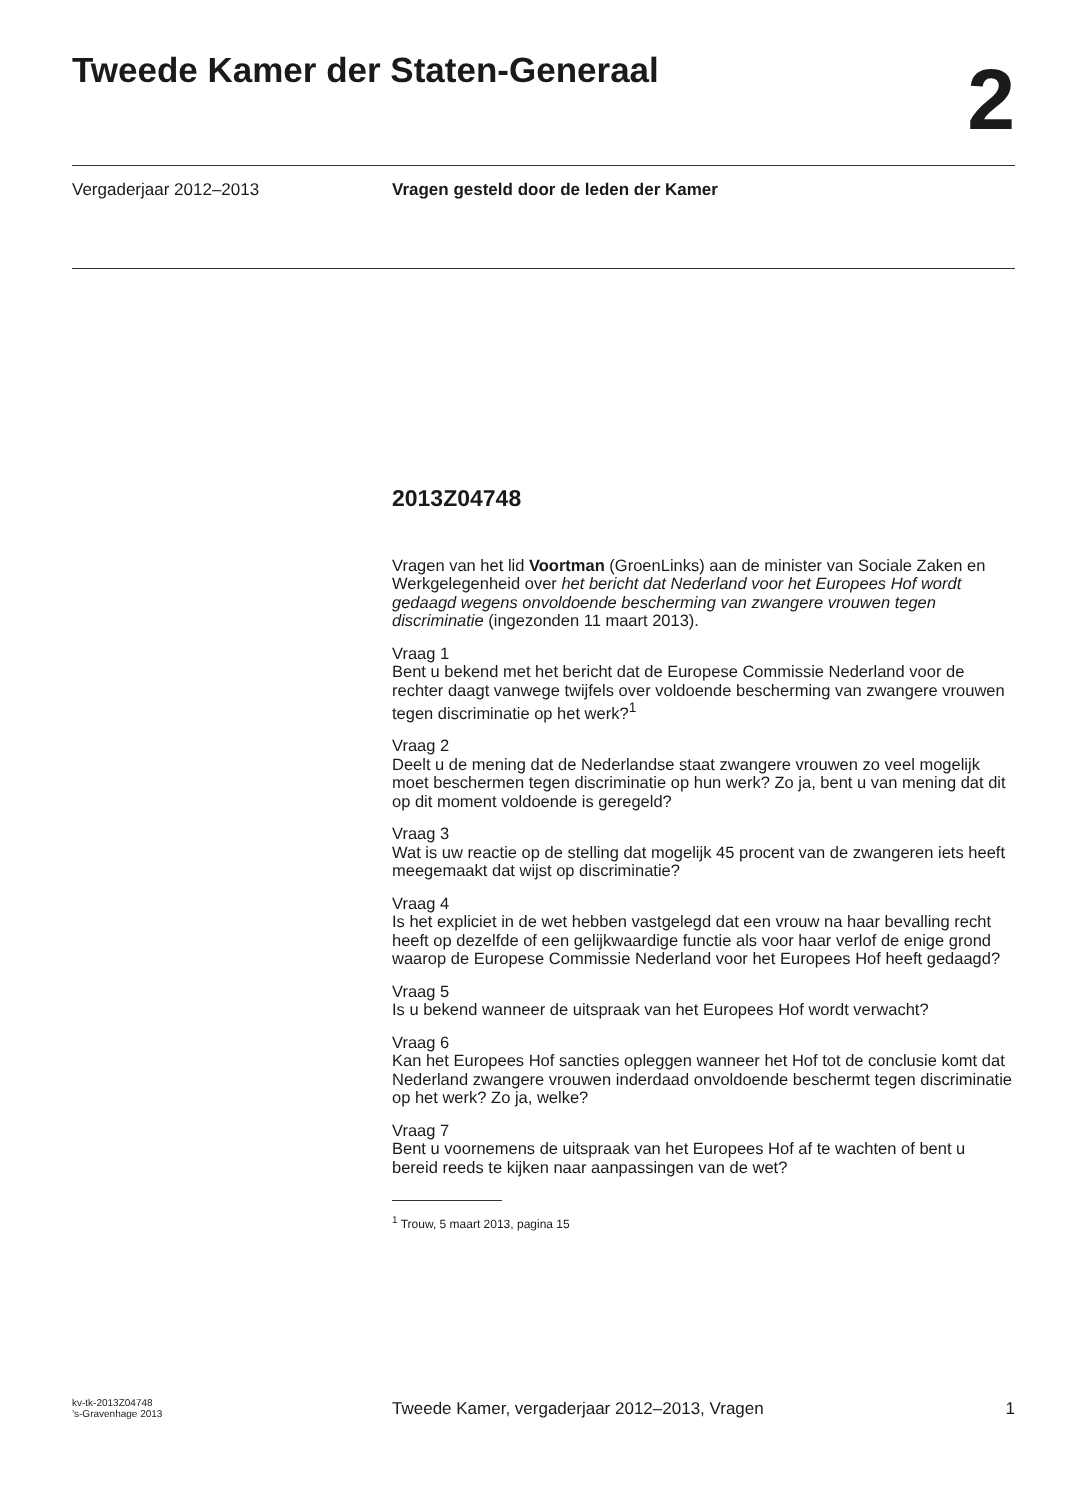Tweede Kamer der Staten-Generaal
2
Vergaderjaar 2012–2013 Vragen gesteld door de leden der Kamer
2013Z04748
Vragen van het lid Voortman (GroenLinks) aan de minister van Sociale Zaken en Werkgelegenheid over het bericht dat Nederland voor het Europees Hof wordt gedaagd wegens onvoldoende bescherming van zwangere vrouwen tegen discriminatie (ingezonden 11 maart 2013).
Vraag 1
Bent u bekend met het bericht dat de Europese Commissie Nederland voor de rechter daagt vanwege twijfels over voldoende bescherming van zwangere vrouwen tegen discriminatie op het werk?<sup>1</sup>
Vraag 2
Deelt u de mening dat de Nederlandse staat zwangere vrouwen zo veel mogelijk moet beschermen tegen discriminatie op hun werk? Zo ja, bent u van mening dat dit op dit moment voldoende is geregeld?
Vraag 3
Wat is uw reactie op de stelling dat mogelijk 45 procent van de zwangeren iets heeft meegemaakt dat wijst op discriminatie?
Vraag 4
Is het expliciet in de wet hebben vastgelegd dat een vrouw na haar bevalling recht heeft op dezelfde of een gelijkwaardige functie als voor haar verlof de enige grond waarop de Europese Commissie Nederland voor het Europees Hof heeft gedaagd?
Vraag 5
Is u bekend wanneer de uitspraak van het Europees Hof wordt verwacht?
Vraag 6
Kan het Europees Hof sancties opleggen wanneer het Hof tot de conclusie komt dat Nederland zwangere vrouwen inderdaad onvoldoende beschermt tegen discriminatie op het werk? Zo ja, welke?
Vraag 7
Bent u voornemens de uitspraak van het Europees Hof af te wachten of bent u bereid reeds te kijken naar aanpassingen van de wet?
<sup>1</sup> Trouw, 5 maart 2013, pagina 15
kv-tk-2013Z04748
’s-Gravenhage 2013
Tweede Kamer, vergaderjaar 2012–2013, Vragen
1